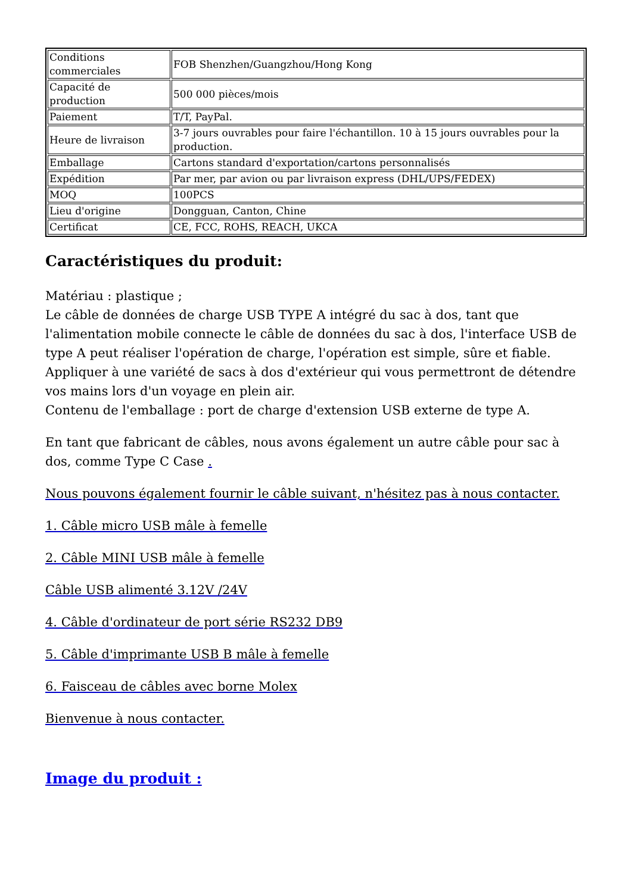| Conditions commerciales | FOB Shenzhen/Guangzhou/Hong Kong |
| Capacité de production | 500 000 pièces/mois |
| Paiement | T/T, PayPal. |
| Heure de livraison | 3-7 jours ouvrables pour faire l'échantillon. 10 à 15 jours ouvrables pour la production. |
| Emballage | Cartons standard d'exportation/cartons personnalisés |
| Expédition | Par mer, par avion ou par livraison express (DHL/UPS/FEDEX) |
| MOQ | 100PCS |
| Lieu d'origine | Dongguan, Canton, Chine |
| Certificat | CE, FCC, ROHS, REACH, UKCA |
Caractéristiques du produit:
Matériau : plastique ;
Le câble de données de charge USB TYPE A intégré du sac à dos, tant que l'alimentation mobile connecte le câble de données du sac à dos, l'interface USB de type A peut réaliser l'opération de charge, l'opération est simple, sûre et fiable.
Appliquer à une variété de sacs à dos d'extérieur qui vous permettront de détendre vos mains lors d'un voyage en plein air.
Contenu de l'emballage : port de charge d'extension USB externe de type A.
En tant que fabricant de câbles, nous avons également un autre câble pour sac à dos, comme Type C Case .
Nous pouvons également fournir le câble suivant, n'hésitez pas à nous contacter.
1. Câble micro USB mâle à femelle
2. Câble MINI USB mâle à femelle
Câble USB alimenté 3.12V /24V
4. Câble d'ordinateur de port série RS232 DB9
5. Câble d'imprimante USB B mâle à femelle
6. Faisceau de câbles avec borne Molex
Bienvenue à nous contacter.
Image du produit :